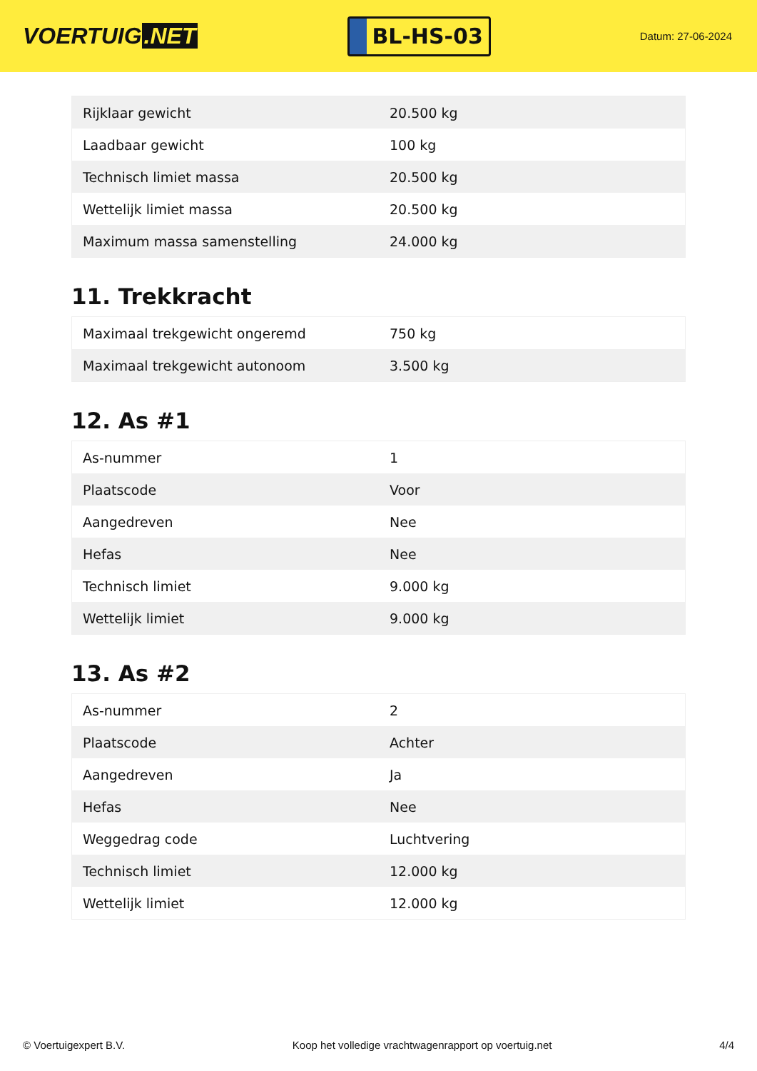VOERTUIG.NET
BL-HS-03
Datum: 27-06-2024
| Rijklaar gewicht | 20.500 kg |
| Laadbaar gewicht | 100 kg |
| Technisch limiet massa | 20.500 kg |
| Wettelijk limiet massa | 20.500 kg |
| Maximum massa samenstelling | 24.000 kg |
11. Trekkracht
| Maximaal trekgewicht ongeremd | 750 kg |
| Maximaal trekgewicht autonoom | 3.500 kg |
12. As #1
| As-nummer | 1 |
| Plaatscode | Voor |
| Aangedreven | Nee |
| Hefas | Nee |
| Technisch limiet | 9.000 kg |
| Wettelijk limiet | 9.000 kg |
13. As #2
| As-nummer | 2 |
| Plaatscode | Achter |
| Aangedreven | Ja |
| Hefas | Nee |
| Weggedrag code | Luchtvering |
| Technisch limiet | 12.000 kg |
| Wettelijk limiet | 12.000 kg |
© Voertuigexpert B.V. Koop het volledige vrachtwagenrapport op voertuig.net 4/4